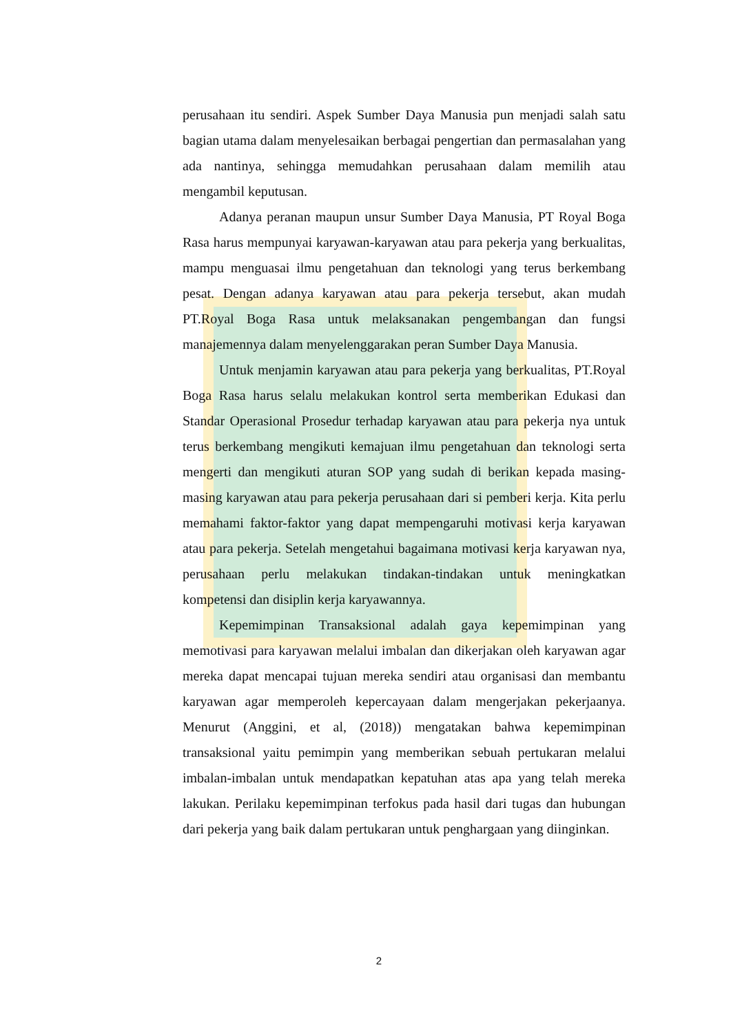perusahaan itu sendiri. Aspek Sumber Daya Manusia pun menjadi salah satu bagian utama dalam menyelesaikan berbagai pengertian dan permasalahan yang ada nantinya, sehingga memudahkan perusahaan dalam memilih atau mengambil keputusan.
Adanya peranan maupun unsur Sumber Daya Manusia, PT Royal Boga Rasa harus mempunyai karyawan-karyawan atau para pekerja yang berkualitas, mampu menguasai ilmu pengetahuan dan teknologi yang terus berkembang pesat. Dengan adanya karyawan atau para pekerja tersebut, akan mudah PT.Royal Boga Rasa untuk melaksanakan pengembangan dan fungsi manajemennya dalam menyelenggarakan peran Sumber Daya Manusia.
Untuk menjamin karyawan atau para pekerja yang berkualitas, PT.Royal Boga Rasa harus selalu melakukan kontrol serta memberikan Edukasi dan Standar Operasional Prosedur terhadap karyawan atau para pekerja nya untuk terus berkembang mengikuti kemajuan ilmu pengetahuan dan teknologi serta mengerti dan mengikuti aturan SOP yang sudah di berikan kepada masing-masing karyawan atau para pekerja perusahaan dari si pemberi kerja. Kita perlu memahami faktor-faktor yang dapat mempengaruhi motivasi kerja karyawan atau para pekerja. Setelah mengetahui bagaimana motivasi kerja karyawan nya, perusahaan perlu melakukan tindakan-tindakan untuk meningkatkan kompetensi dan disiplin kerja karyawannya.
Kepemimpinan Transaksional adalah gaya kepemimpinan yang memotivasi para karyawan melalui imbalan dan dikerjakan oleh karyawan agar mereka dapat mencapai tujuan mereka sendiri atau organisasi dan membantu karyawan agar memperoleh kepercayaan dalam mengerjakan pekerjaanya. Menurut (Anggini, et al, (2018)) mengatakan bahwa kepemimpinan transaksional yaitu pemimpin yang memberikan sebuah pertukaran melalui imbalan-imbalan untuk mendapatkan kepatuhan atas apa yang telah mereka lakukan. Perilaku kepemimpinan terfokus pada hasil dari tugas dan hubungan dari pekerja yang baik dalam pertukaran untuk penghargaan yang diinginkan.
2